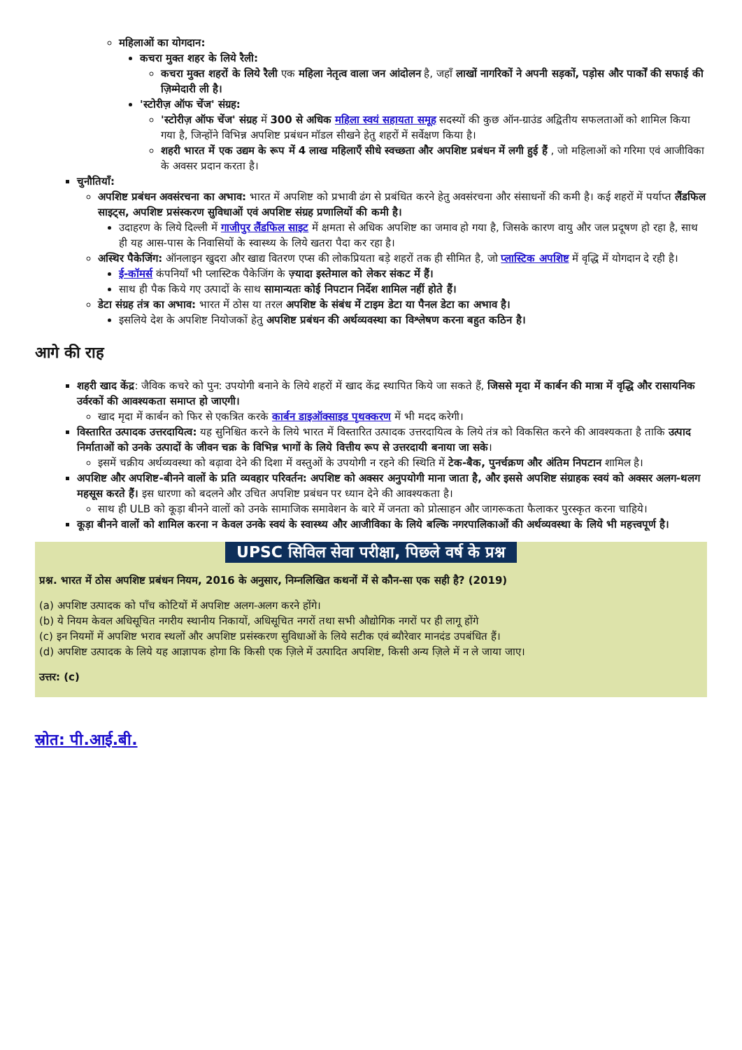महिलाओं का योगदान:
कचरा मुक्त शहर के लिये रैली:
कचरा मुक्त शहरों के लिये रैली एक महिला नेतृत्व वाला जन आंदोलन है, जहाँ लाखों नागरिकों ने अपनी सड़कों, पड़ोस और पार्कों की सफाई की ज़िम्मेदारी ली है।
'स्टोरीज़ ऑफ चेंज' संग्रह:
'स्टोरीज़ ऑफ चेंज' संग्रह में 300 से अधिक महिला स्वयं सहायता समूह सदस्यों की कुछ ऑन-ग्राउंड अद्वितीय सफलताओं को शामिल किया गया है, जिन्होंने विभिन्न अपशिष्ट प्रबंधन मॉडल सीखने हेतु शहरों में सर्वेक्षण किया है।
शहरी भारत में एक उद्यम के रूप में 4 लाख महिलाएँ सीधे स्वच्छता और अपशिष्ट प्रबंधन में लगी हुई हैं , जो महिलाओं को गरिमा एवं आजीविका के अवसर प्रदान करता है।
चुनौतियाँ:
अपशिष्ट प्रबंधन अवसंरचना का अभाव: भारत में अपशिष्ट को प्रभावी ढंग से प्रबंधित करने हेतु अवसंरचना और संसाधनों की कमी है। कई शहरों में पर्याप्त लैंडफिल साइट्स, अपशिष्ट प्रसंस्करण सुविधाओं एवं अपशिष्ट संग्रह प्रणालियों की कमी है।
उदाहरण के लिये दिल्ली में गाजीपुर लैंडफिल साइट में क्षमता से अधिक अपशिष्ट का जमाव हो गया है, जिसके कारण वायु और जल प्रदूषण हो रहा है, साथ ही यह आस-पास के निवासियों के स्वास्थ्य के लिये खतरा पैदा कर रहा है।
अस्थिर पैकेजिंग: ऑनलाइन खुदरा और खाद्य वितरण एप्स की लोकप्रियता बड़े शहरों तक ही सीमित है, जो प्लास्टिक अपशिष्ट में वृद्धि में योगदान दे रही है।
ई-कॉमर्स कंपनियाँ भी प्लास्टिक पैकेजिंग के ज़्यादा इस्तेमाल को लेकर संकट में हैं।
साथ ही पैक किये गए उत्पादों के साथ सामान्यतः कोई निपटान निर्देश शामिल नहीं होते हैं।
डेटा संग्रह तंत्र का अभाव: भारत में ठोस या तरल अपशिष्ट के संबंध में टाइम डेटा या पैनल डेटा का अभाव है।
इसलिये देश के अपशिष्ट नियोजकों हेतु अपशिष्ट प्रबंधन की अर्थव्यवस्था का विश्लेषण करना बहुत कठिन है।
आगे की राह
शहरी खाद केंद्र: जैविक कचरे को पुन: उपयोगी बनाने के लिये शहरों में खाद केंद्र स्थापित किये जा सकते हैं, जिससे मृदा में कार्बन की मात्रा में वृद्धि और रासायनिक उर्वरकों की आवश्यकता समाप्त हो जाएगी।
खाद मृदा में कार्बन को फिर से एकत्रित करके कार्बन डाइऑक्साइड पृथक्करण में भी मदद करेगी।
विस्तारित उत्पादक उत्तरदायित्व: यह सुनिश्चित करने के लिये भारत में विस्तारित उत्पादक उत्तरदायित्व के लिये तंत्र को विकसित करने की आवश्यकता है ताकि उत्पाद निर्माताओं को उनके उत्पादों के जीवन चक्र के विभिन्न भागों के लिये वित्तीय रूप से उत्तरदायी बनाया जा सके।
इसमें चक्रीय अर्थव्यवस्था को बढ़ावा देने की दिशा में वस्तुओं के उपयोगी न रहने की स्थिति में टेक-बैक, पुनर्चक्रण और अंतिम निपटान शामिल है।
अपशिष्ट और अपशिष्ट-बीनने वालों के प्रति व्यवहार परिवर्तन: अपशिष्ट को अक्सर अनुपयोगी माना जाता है, और इससे अपशिष्ट संग्राहक स्वयं को अक्सर अलग-थलग महसूस करते हैं। इस धारणा को बदलने और उचित अपशिष्ट प्रबंधन पर ध्यान देने की आवश्यकता है।
साथ ही ULB को कूड़ा बीनने वालों को उनके सामाजिक समावेशन के बारे में जनता को प्रोत्साहन और जागरूकता फैलाकर पुरस्कृत करना चाहिये।
कूड़ा बीनने वालों को शामिल करना न केवल उनके स्वयं के स्वास्थ्य और आजीविका के लिये बल्कि नगरपालिकाओं की अर्थव्यवस्था के लिये भी महत्त्वपूर्ण है।
UPSC सिविल सेवा परीक्षा, पिछले वर्ष के प्रश्न
प्रश्न. भारत में ठोस अपशिष्ट प्रबंधन नियम, 2016 के अनुसार, निम्नलिखित कथनों में से कौन-सा एक सही है? (2019)
(a) अपशिष्ट उत्पादक को पाँच कोटियों में अपशिष्ट अलग-अलग करने होंगे।
(b) ये नियम केवल अधिसूचित नगरीय स्थानीय निकायों, अधिसूचित नगरों तथा सभी औद्योगिक नगरों पर ही लागू होंगे
(c) इन नियमों में अपशिष्ट भराव स्थलों और अपशिष्ट प्रसंस्करण सुविधाओं के लिये सटीक एवं ब्यौरेवार मानदंड उपबंधित हैं।
(d) अपशिष्ट उत्पादक के लिये यह आज्ञापक होगा कि किसी एक ज़िले में उत्पादित अपशिष्ट, किसी अन्य ज़िले में न ले जाया जाए।
उत्तर: (c)
स्रोत: पी.आई.बी.